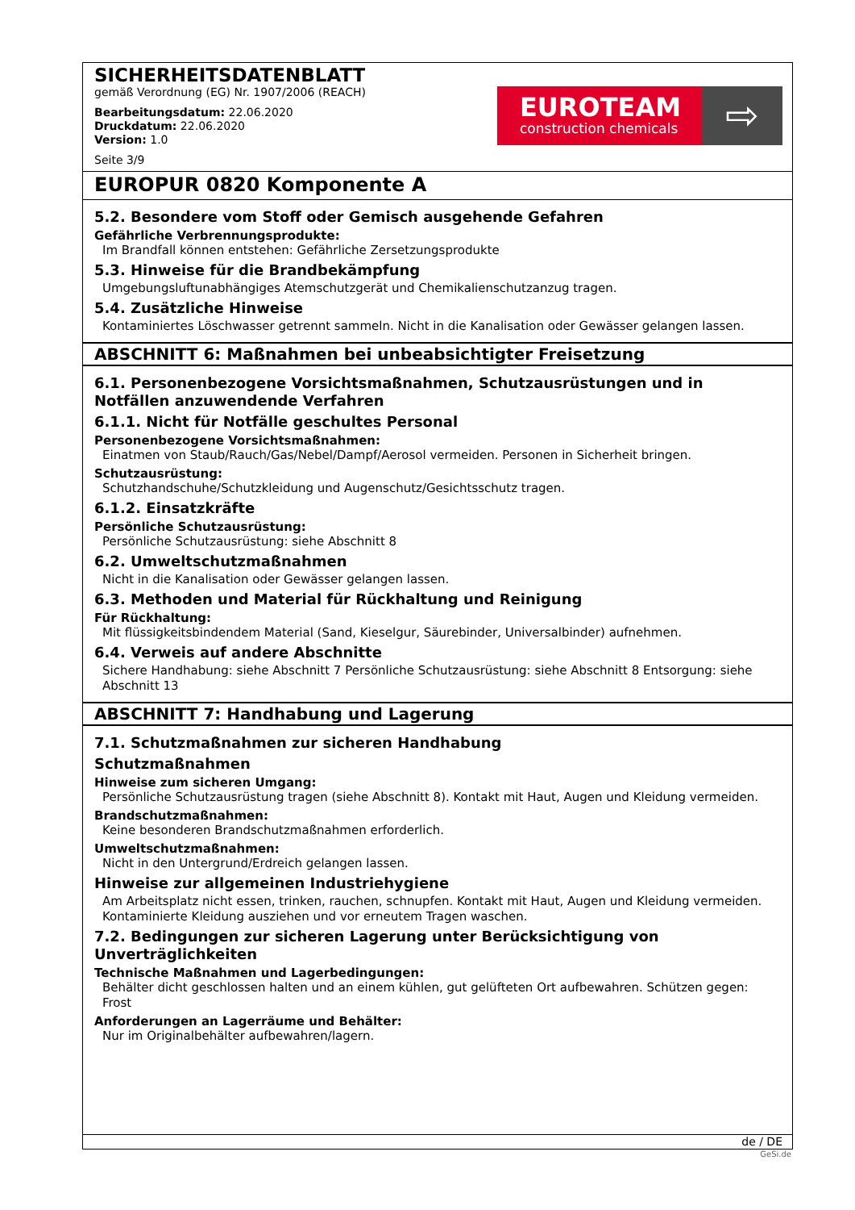SICHERHEITSDATENBLATT
gemäß Verordnung (EG) Nr. 1907/2006 (REACH)
Bearbeitungsdatum: 22.06.2020
Druckdatum: 22.06.2020
Version: 1.0
Seite 3/9
EUROTEAM
construction chemicals
⇨
EUROPUR 0820 Komponente A
5.2. Besondere vom Stoff oder Gemisch ausgehende Gefahren
Gefährliche Verbrennungsprodukte:
Im Brandfall können entstehen: Gefährliche Zersetzungsprodukte
5.3. Hinweise für die Brandbekämpfung
Umgebungsluftunabhängiges Atemschutzgerät und Chemikalienschutzanzug tragen.
5.4. Zusätzliche Hinweise
Kontaminiertes Löschwasser getrennt sammeln. Nicht in die Kanalisation oder Gewässer gelangen lassen.
ABSCHNITT 6: Maßnahmen bei unbeabsichtigter Freisetzung
6.1. Personenbezogene Vorsichtsmaßnahmen, Schutzausrüstungen und in Notfällen anzuwendende Verfahren
6.1.1. Nicht für Notfälle geschultes Personal
Personenbezogene Vorsichtsmaßnahmen:
Einatmen von Staub/Rauch/Gas/Nebel/Dampf/Aerosol vermeiden. Personen in Sicherheit bringen.
Schutzausrüstung:
Schutzhandschuhe/Schutzkleidung und Augenschutz/Gesichtsschutz tragen.
6.1.2. Einsatzkräfte
Persönliche Schutzausrüstung:
Persönliche Schutzausrüstung: siehe Abschnitt 8
6.2. Umweltschutzmaßnahmen
Nicht in die Kanalisation oder Gewässer gelangen lassen.
6.3. Methoden und Material für Rückhaltung und Reinigung
Für Rückhaltung:
Mit flüssigkeitsbindendem Material (Sand, Kieselgur, Säurebinder, Universalbinder) aufnehmen.
6.4. Verweis auf andere Abschnitte
Sichere Handhabung: siehe Abschnitt 7 Persönliche Schutzausrüstung: siehe Abschnitt 8 Entsorgung: siehe Abschnitt 13
ABSCHNITT 7: Handhabung und Lagerung
7.1. Schutzmaßnahmen zur sicheren Handhabung
Schutzmaßnahmen
Hinweise zum sicheren Umgang:
Persönliche Schutzausrüstung tragen (siehe Abschnitt 8). Kontakt mit Haut, Augen und Kleidung vermeiden.
Brandschutzmaßnahmen:
Keine besonderen Brandschutzmaßnahmen erforderlich.
Umweltschutzmaßnahmen:
Nicht in den Untergrund/Erdreich gelangen lassen.
Hinweise zur allgemeinen Industriehygiene
Am Arbeitsplatz nicht essen, trinken, rauchen, schnupfen. Kontakt mit Haut, Augen und Kleidung vermeiden. Kontaminierte Kleidung ausziehen und vor erneutem Tragen waschen.
7.2. Bedingungen zur sicheren Lagerung unter Berücksichtigung von Unverträglichkeiten
Technische Maßnahmen und Lagerbedingungen:
Behälter dicht geschlossen halten und an einem kühlen, gut gelüfteten Ort aufbewahren. Schützen gegen: Frost
Anforderungen an Lagerräume und Behälter:
Nur im Originalbehälter aufbewahren/lagern.
de / DE
GeSi.de